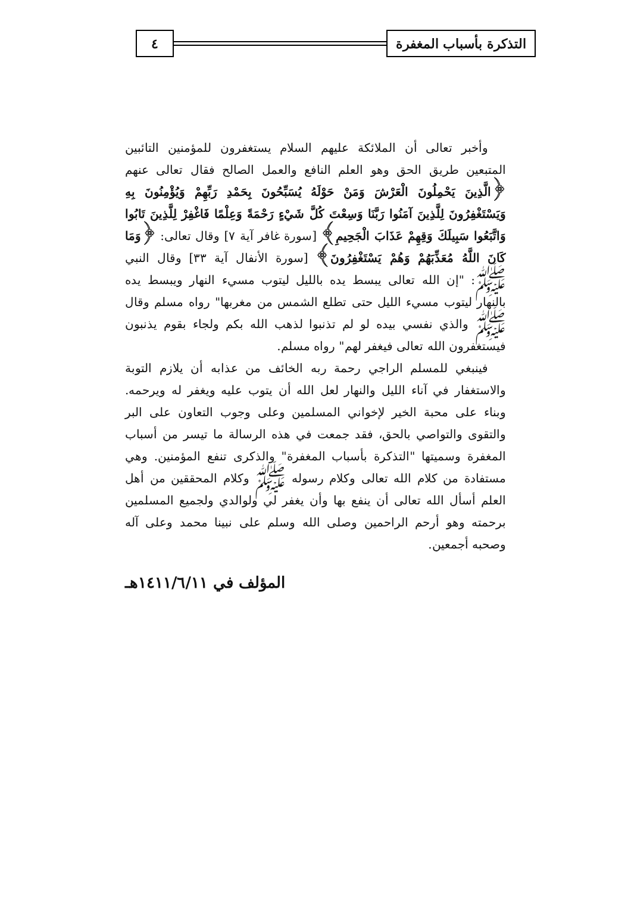التذكرة بأسباب المغفرة ٤
وأخبر تعالى أن الملائكة عليهم السلام يستغفرون للمؤمنين التائبين المتبعين طريق الحق وهو العلم النافع والعمل الصالح فقال تعالى عنهم ﴿الَّذِينَ يَحْمِلُونَ الْعَرْشَ وَمَنْ حَوْلَهُ يُسَبِّحُونَ بِحَمْدِ رَبِّهِمْ وَيُؤْمِنُونَ بِهِ وَيَسْتَغْفِرُونَ لِلَّذِينَ آمَنُوا رَبَّنَا وَسِعْتَ كُلَّ شَيْءٍ رَحْمَةً وَعِلْمًا فَاغْفِرْ لِلَّذِينَ تَابُوا وَاتَّبَعُوا سَبِيلَكَ وَقِهِمْ عَذَابَ الْجَحِيمِ﴾ [سورة غافر آية ٧] وقال تعالى: ﴿وَمَا كَانَ اللَّهُ مُعَذِّبَهُمْ وَهُمْ يَسْتَغْفِرُونَ﴾ [سورة الأنفال آية ٣٣] وقال النبي ﷺ: "إن الله تعالى يبسط يده بالليل ليتوب مسيء النهار ويبسط يده بالنهار ليتوب مسيء الليل حتى تطلع الشمس من مغربها" رواه مسلم وقال ﷺ والذي نفسي بيده لو لم تذنبوا لذهب الله بكم ولجاء بقوم يذنبون فيستغفرون الله تعالى فيغفر لهم" رواه مسلم.
فينبغي للمسلم الراجي رحمة ربه الخائف من عذابه أن يلازم التوبة والاستغفار في آناء الليل والنهار لعل الله أن يتوب عليه ويغفر له ويرحمه. وبناء على محبة الخير لإخواني المسلمين وعلى وجوب التعاون على البر والتقوى والتواصي بالحق، فقد جمعت في هذه الرسالة ما تيسر من أسباب المغفرة وسميتها "التذكرة بأسباب المغفرة" والذكرى تنفع المؤمنين. وهي مستفادة من كلام الله تعالى وكلام رسوله ﷺ وكلام المحققين من أهل العلم أسأل الله تعالى أن ينفع بها وأن يغفر لي ولوالدي ولجميع المسلمين برحمته وهو أرحم الراحمين وصلى الله وسلم على نبينا محمد وعلى آله وصحبه أجمعين.
المؤلف في ١٤١١/٦/١١هـ